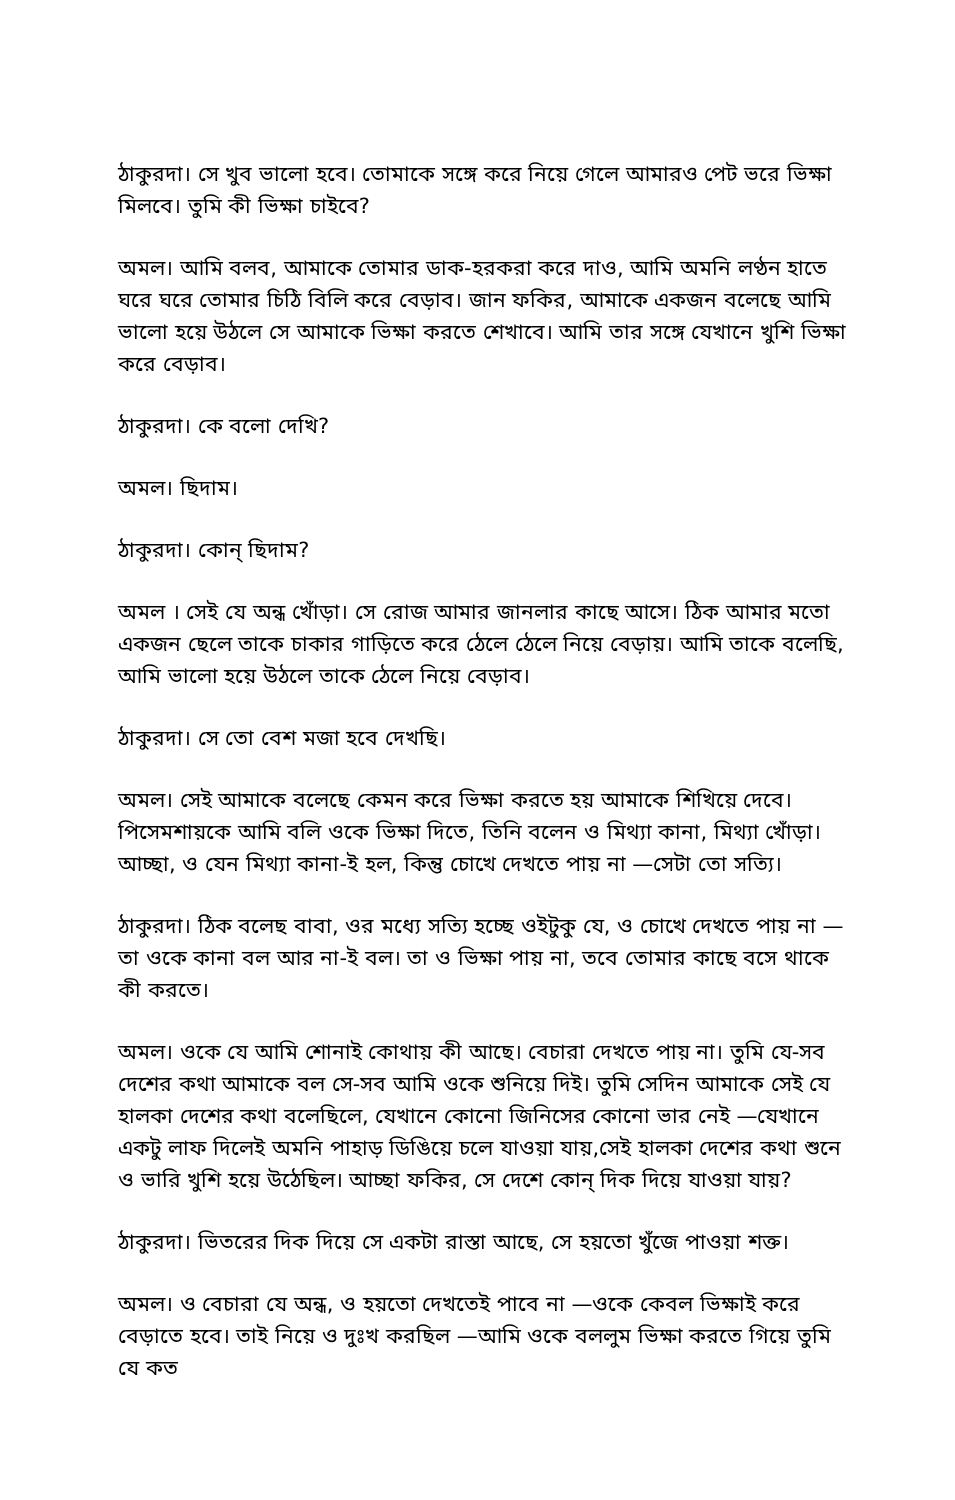ঠাকুরদা। সে খুব ভালো হবে। তোমাকে সঙ্গে করে নিয়ে গেলে আমারও পেট ভরে ভিক্ষা মিলবে। তুমি কী ভিক্ষা চাইবে?
অমল। আমি বলব, আমাকে তোমার ডাক-হরকরা করে দাও, আমি অমনি লণ্ঠন হাতে ঘরে ঘরে তোমার চিঠি বিলি করে বেড়াব। জান ফকির, আমাকে একজন বলেছে আমি ভালো হয়ে উঠলে সে আমাকে ভিক্ষা করতে শেখাবে। আমি তার সঙ্গে যেখানে খুশি ভিক্ষা করে বেড়াব।
ঠাকুরদা। কে বলো দেখি?
অমল। ছিদাম।
ঠাকুরদা। কোন্ ছিদাম?
অমল । সেই যে অন্ধ খোঁড়া। সে রোজ আমার জানলার কাছে আসে। ঠিক আমার মতো একজন ছেলে তাকে চাকার গাড়িতে করে ঠেলে ঠেলে নিয়ে বেড়ায়। আমি তাকে বলেছি, আমি ভালো হয়ে উঠলে তাকে ঠেলে নিয়ে বেড়াব।
ঠাকুরদা। সে তো বেশ মজা হবে দেখছি।
অমল। সেই আমাকে বলেছে কেমন করে ভিক্ষা করতে হয় আমাকে শিখিয়ে দেবে। পিসেমশায়কে আমি বলি ওকে ভিক্ষা দিতে, তিনি বলেন ও মিথ্যা কানা, মিথ্যা খোঁড়া। আচ্ছা, ও যেন মিথ্যা কানা-ই হল, কিন্তু চোখে দেখতে পায় না —সেটা তো সত্যি।
ঠাকুরদা। ঠিক বলেছ বাবা, ওর মধ্যে সত্যি হচ্ছে ওইটুকু যে, ও চোখে দেখতে পায় না —তা ওকে কানা বল আর না-ই বল। তা ও ভিক্ষা পায় না, তবে তোমার কাছে বসে থাকে কী করতে।
অমল। ওকে যে আমি শোনাই কোথায় কী আছে। বেচারা দেখতে পায় না। তুমি যে-সব দেশের কথা আমাকে বল সে-সব আমি ওকে শুনিয়ে দিই। তুমি সেদিন আমাকে সেই যে হালকা দেশের কথা বলেছিলে, যেখানে কোনো জিনিসের কোনো ভার নেই —যেখানে একটু লাফ দিলেই অমনি পাহাড় ডিঙিয়ে চলে যাওয়া যায়,সেই হালকা দেশের কথা শুনে ও ভারি খুশি হয়ে উঠেছিল। আচ্ছা ফকির, সে দেশে কোন্ দিক দিয়ে যাওয়া যায়?
ঠাকুরদা। ভিতরের দিক দিয়ে সে একটা রাস্তা আছে, সে হয়তো খুঁজে পাওয়া শক্ত।
অমল। ও বেচারা যে অন্ধ, ও হয়তো দেখতেই পাবে না —ওকে কেবল ভিক্ষাই করে বেড়াতে হবে। তাই নিয়ে ও দুঃখ করছিল —আমি ওকে বললুম ভিক্ষা করতে গিয়ে তুমি যে কত